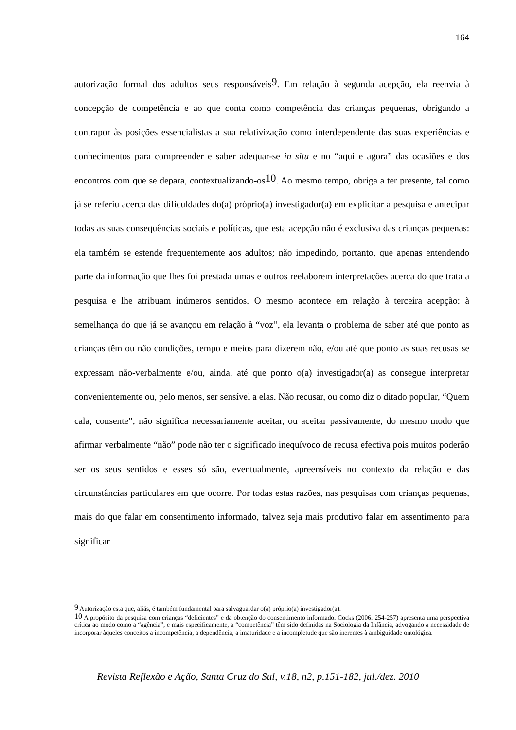164
autorização formal dos adultos seus responsáveis<sup>9</sup>. Em relação à segunda acepção, ela reenvia à concepção de competência e ao que conta como competência das crianças pequenas, obrigando a contrapor às posições essencialistas a sua relativização como interdependente das suas experiências e conhecimentos para compreender e saber adequar-se in situ e no “aqui e agora” das ocasiões e dos encontros com que se depara, contextualizando-os<sup>10</sup>. Ao mesmo tempo, obriga a ter presente, tal como já se referiu acerca das dificuldades do(a) próprio(a) investigador(a) em explicitar a pesquisa e antecipar todas as suas consequências sociais e políticas, que esta acepção não é exclusiva das crianças pequenas: ela também se estende frequentemente aos adultos; não impedindo, portanto, que apenas entendendo parte da informação que lhes foi prestada umas e outros reelaborem interpretações acerca do que trata a pesquisa e lhe atribuam inúmeros sentidos. O mesmo acontece em relação à terceira acepção: à semelhança do que já se avançou em relação à “voz”, ela levanta o problema de saber até que ponto as crianças têm ou não condições, tempo e meios para dizerem não, e/ou até que ponto as suas recusas se expressam não-verbalmente e/ou, ainda, até que ponto o(a) investigador(a) as consegue interpretar convenientemente ou, pelo menos, ser sensível a elas. Não recusar, ou como diz o ditado popular, “Quem cala, consente”, não significa necessariamente aceitar, ou aceitar passivamente, do mesmo modo que afirmar verbalmente “não” pode não ter o significado inequívoco de recusa efectiva pois muitos poderão ser os seus sentidos e esses só são, eventualmente, apreensíveis no contexto da relação e das circunstâncias particulares em que ocorre. Por todas estas razões, nas pesquisas com crianças pequenas, mais do que falar em consentimento informado, talvez seja mais produtivo falar em assentimento para significar
<sup>9</sup> Autorização esta que, aliás, é também fundamental para salvaguardar o(a) próprio(a) investigador(a).
<sup>10</sup> A propósito da pesquisa com crianças “deficientes” e da obtenção do consentimento informado, Cocks (2006: 254-257) apresenta uma perspectiva crítica ao modo como a “agência”, e mais especificamente, a “competência” têm sido definidas na Sociologia da Infância, advogando a necessidade de incorporar àqueles conceitos a incompetência, a dependência, a imaturidade e a incompletude que são inerentes à ambiguidade ontológica.
Revista Reflexão e Ação, Santa Cruz do Sul, v.18, n2, p.151-182, jul./dez. 2010